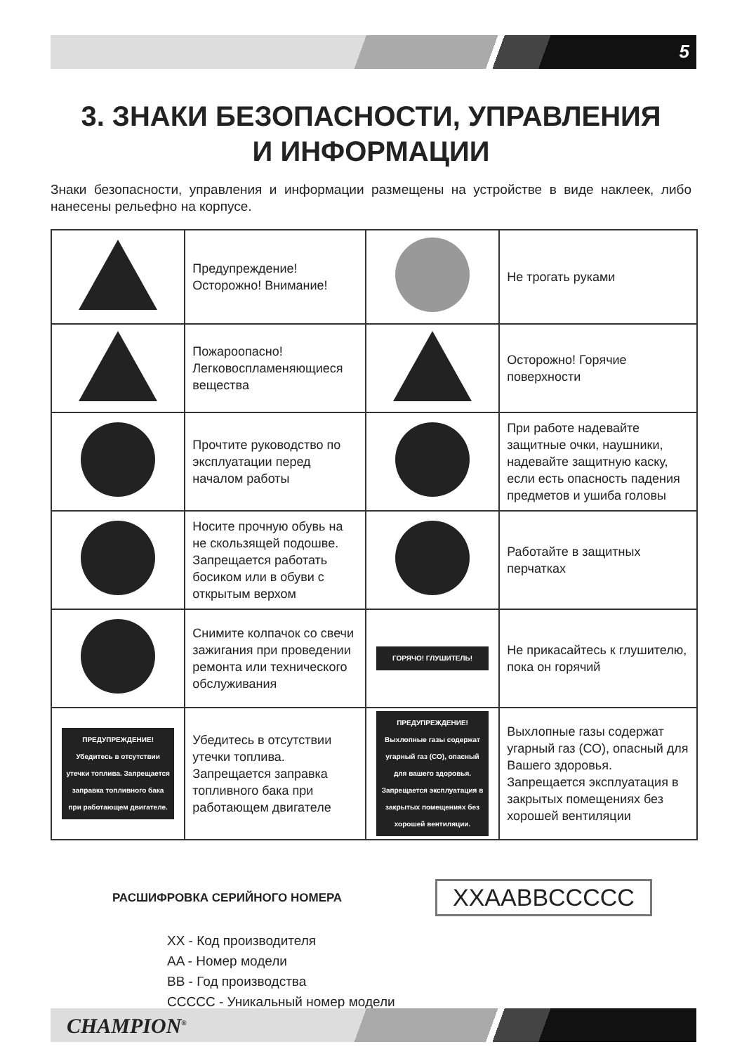5
3. ЗНАКИ БЕЗОПАСНОСТИ, УПРАВЛЕНИЯ
И ИНФОРМАЦИИ
Знаки безопасности, управления и информации размещены на устройстве в виде наклеек, либо нанесены рельефно на корпусе.
| | Предупреждение! Осторожно! Внимание! | | Не трогать руками |
| | Пожароопасно! Легковоспламеняющиеся вещества | | Осторожно! Горячие поверхности |
| | Прочтите руководство по эксплуатации перед началом работы | | При работе надевайте защитные очки, наушники, надевайте защитную каску, если есть опасность падения предметов и ушиба головы |
| | Носите прочную обувь на не скользящей подошве. Запрещается работать босиком или в обуви с открытым верхом | | Работайте в защитных перчатках |
| | Снимите колпачок со свечи зажигания при проведении ремонта или технического обслуживания | ГОРЯЧО! ГЛУШИТЕЛЬ! | Не прикасайтесь к глушителю, пока он горячий |
| ПРЕДУПРЕЖДЕНИЕ! Убедитесь в отсутствии утечки топлива. Запрещается заправка топливного бака при работающем двигателе. | Убедитесь в отсутствии утечки топлива. Запрещается заправка топливного бака при работающем двигателе | ПРЕДУПРЕЖДЕНИЕ! Выхлопные газы содержат угарный газ (СО), опасный для вашего здоровья. Запрещается эксплуатация в закрытых помещениях без хорошей вентиляции. | Выхлопные газы содержат угарный газ (СО), опасный для Вашего здоровья. Запрещается эксплуатация в закрытых помещениях без хорошей вентиляции |
РАСШИФРОВКА СЕРИЙНОГО НОМЕРА XXAABBCCCCC
XX - Код производителя
AA - Номер модели
BB - Год производства
CCCCC - Уникальный номер модели
CHAMPION<sup>®</sup>